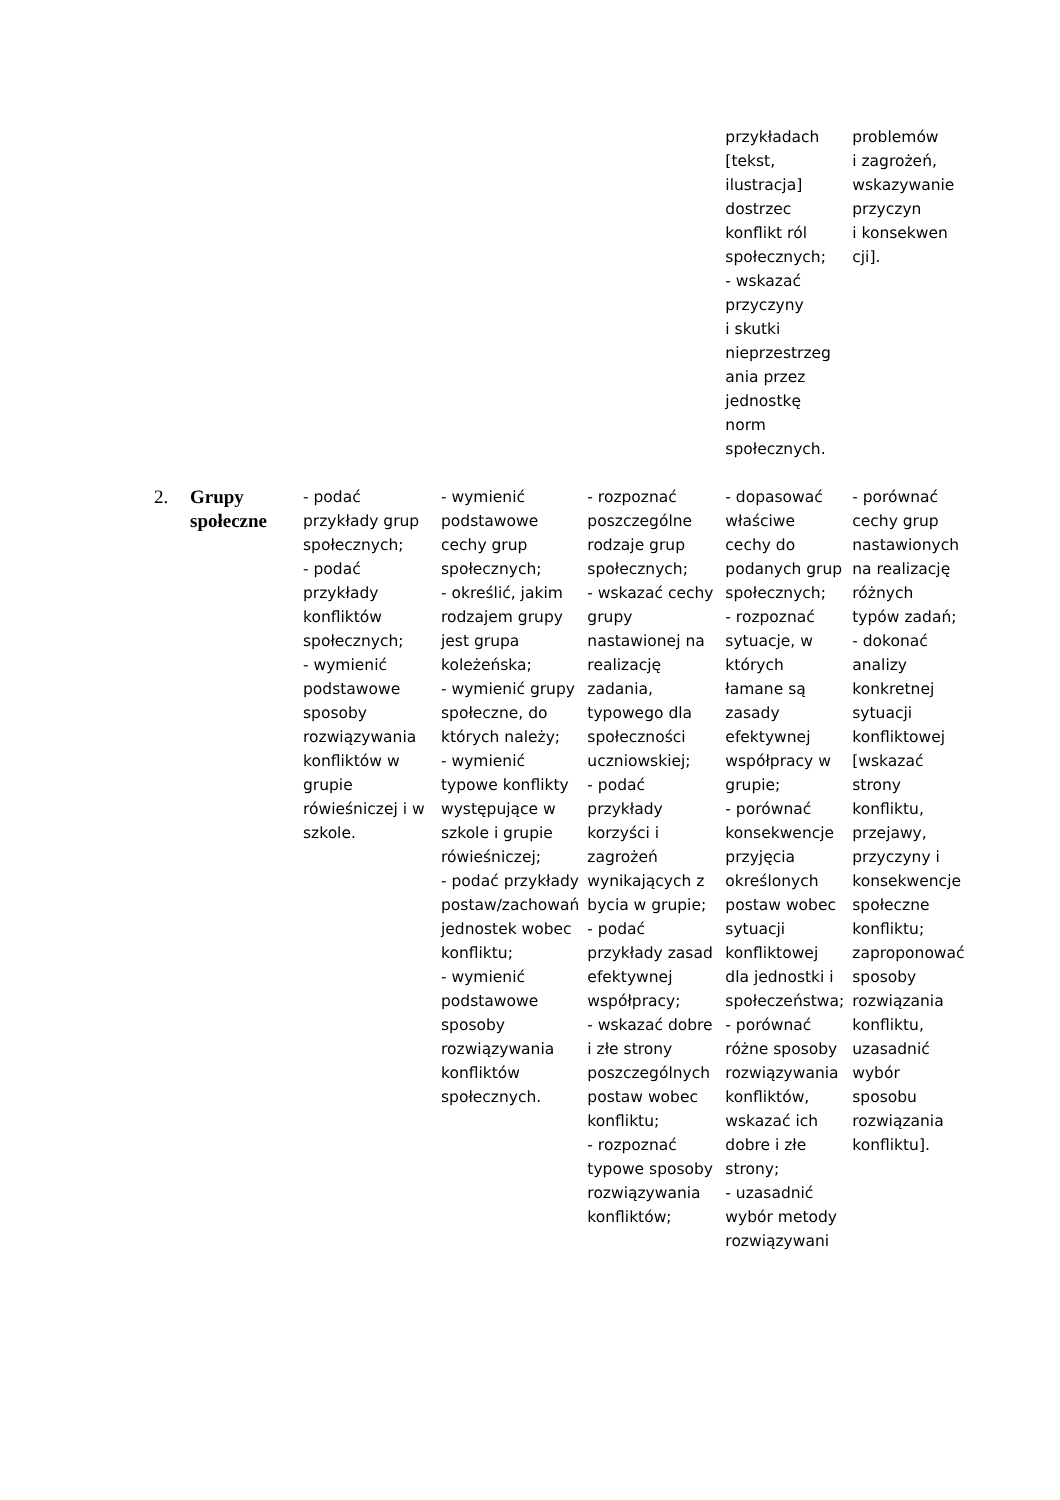| | | | | | przykładach [tekst, ilustracja] dostrzec konflikt ról społecznych; - wskazać przyczyny i skutki nieprzestrzeg ania przez jednostkę norm społecznych. | problemów i zagrożeń, wskazywanie przyczyn i konsekwen cji]. |
| 2. | Grupy społeczne | - podać przykłady grup społecznych; - podać przykłady konfliktów społecznych; - wymienić podstawowe sposoby rozwiązywania konfliktów w grupie rówieśniczej i w szkole. | - wymienić podstawowe cechy grup społecznych; - określić, jakim rodzajem grupy jest grupa koleżeńska; - wymienić grupy społeczne, do których należy; - wymienić typowe konflikty występujące w szkole i grupie rówieśniczej; - podać przykłady postaw/zachowań jednostek wobec konfliktu; - wymienić podstawowe sposoby rozwiązywania konfliktów społecznych. | - rozpoznać poszczególne rodzaje grup społecznych; - wskazać cechy grupy nastawionej na realizację zadania, typowego dla społeczności uczniowskiej; - podać przykłady korzyści i zagrożeń wynikających z bycia w grupie; - podać przykłady zasad efektywnej współpracy; - wskazać dobre i złe strony poszczególnych postaw wobec konfliktu; - rozpoznać typowe sposoby rozwiązywania konfliktów; | - dopasować właściwe cechy do podanych grup społecznych; - rozpoznać sytuacje, w których łamane są zasady efektywnej współpracy w grupie; - porównać konsekwencje przyjęcia określonych postaw wobec sytuacji konfliktowej dla jednostki i społeczeństwa; - porównać różne sposoby rozwiązywania konfliktów, wskazać ich dobre i złe strony; - uzasadnić wybór metody rozwiązywani | - porównać cechy grup nastawionych na realizację różnych typów zadań; - dokonać analizy konkretnej sytuacji konfliktowej [wskazać strony konfliktu, przejawy, przyczyny i konsekwencje społeczne konfliktu; zaproponować sposoby rozwiązania konfliktu, uzasadnić wybór sposobu rozwiązania konfliktu]. |